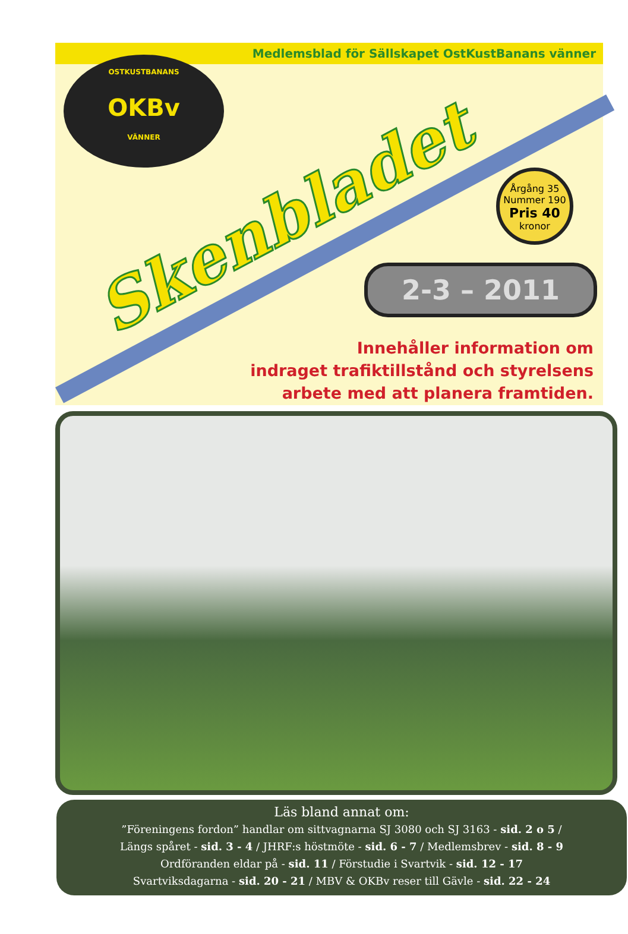Medlemsblad för Sällskapet OstKustBanans vänner
OSTKUSTBANANS
OKBv
VÄNNER
Skenbladet
Årgång 35
Nummer 190
Pris 40
kronor
2-3 – 2011
Innehåller information om
indraget trafiktillstånd och styrelsens
arbete med att planera framtiden.
Läs bland annat om:
”Föreningens fordon” handlar om sittvagnarna SJ 3080 och SJ 3163 - sid. 2 o 5 /
Längs spåret - sid. 3 - 4 / JHRF:s höstmöte - sid. 6 - 7 / Medlemsbrev - sid. 8 - 9
Ordföranden eldar på - sid. 11 / Förstudie i Svartvik - sid. 12 - 17
Svartviksdagarna - sid. 20 - 21 / MBV & OKBv reser till Gävle - sid. 22 - 24